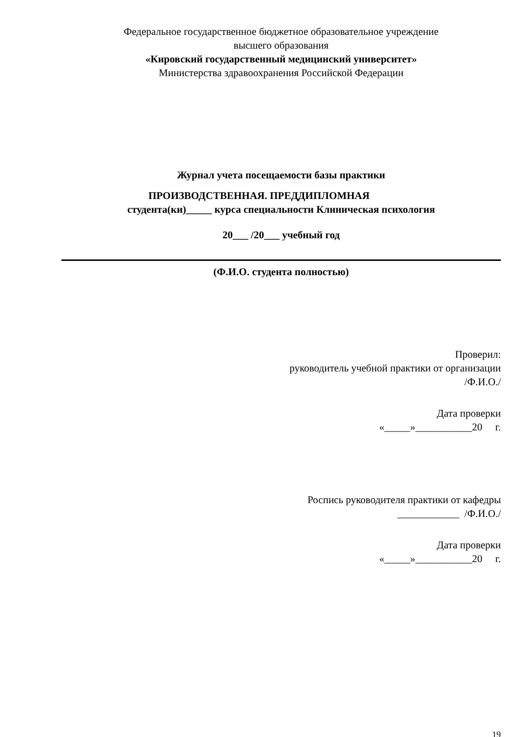Федеральное государственное бюджетное образовательное учреждение
высшего образования
«Кировский государственный медицинский университет»
Министерства здравоохранения Российской Федерации
Журнал учета посещаемости базы практики
ПРОИЗВОДСТВЕННАЯ. ПРЕДДИПЛОМНАЯ
студента(ки)_____ курса специальности Клиническая психология
20___ /20___ учебный год
(Ф.И.О. студента полностью)
Проверил:
руководитель учебной практики от организации
/Ф.И.О./
Дата проверки
«_____»___________20 г.
Роспись руководителя практики от кафедры
____________ /Ф.И.О./
Дата проверки
«_____»___________20 г.
19